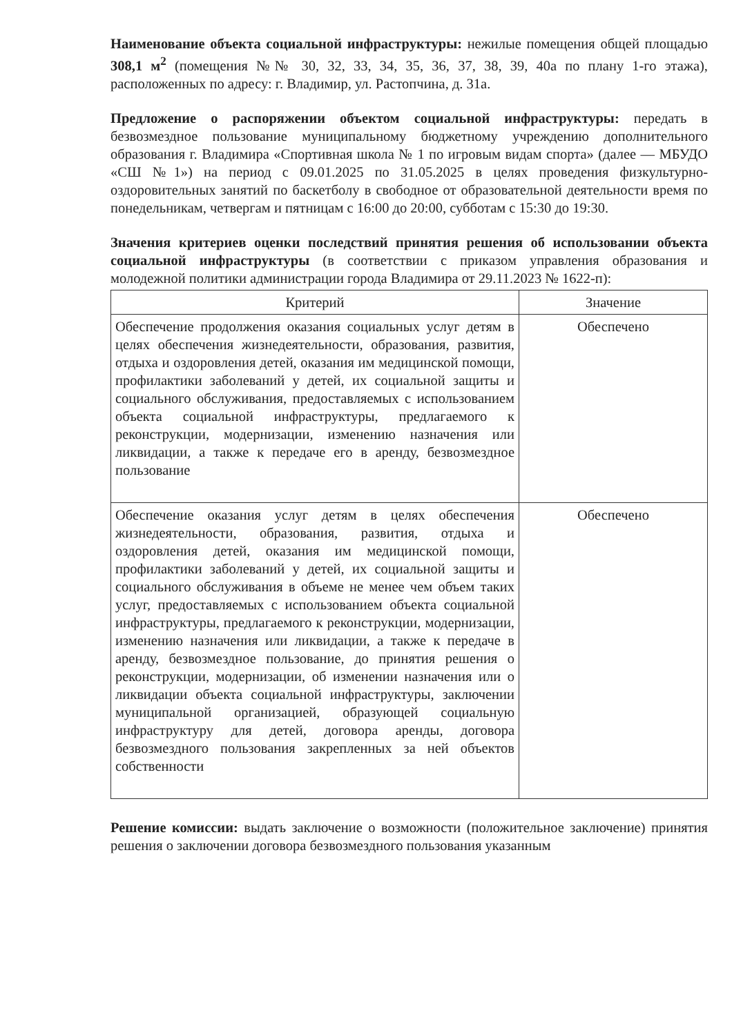Наименование объекта социальной инфраструктуры: нежилые помещения общей площадью 308,1 м<sup>2</sup> (помещения №№ 30, 32, 33, 34, 35, 36, 37, 38, 39, 40а по плану 1-го этажа), расположенных по адресу: г. Владимир, ул. Растопчина, д. 31а.
Предложение о распоряжении объектом социальной инфраструктуры: передать в безвозмездное пользование муниципальному бюджетному учреждению дополнительного образования г. Владимира «Спортивная школа № 1 по игровым видам спорта» (далее — МБУДО «СШ №1») на период с 09.01.2025 по 31.05.2025 в целях проведения физкультурно-оздоровительных занятий по баскетболу в свободное от образовательной деятельности время по понедельникам, четвергам и пятницам с 16:00 до 20:00, субботам с 15:30 до 19:30.
Значения критериев оценки последствий принятия решения об использовании объекта социальной инфраструктуры (в соответствии с приказом управления образования и молодежной политики администрации города Владимира от 29.11.2023 № 1622-п):
| Критерий | Значение |
| --- | --- |
| Обеспечение продолжения оказания социальных услуг детям в целях обеспечения жизнедеятельности, образования, развития, отдыха и оздоровления детей, оказания им медицинской помощи, профилактики заболеваний у детей, их социальной защиты и социального обслуживания, предоставляемых с использованием объекта социальной инфраструктуры, предлагаемого к реконструкции, модернизации, изменению назначения или ликвидации, а также к передаче его в аренду, безвозмездное пользование | Обеспечено |
| Обеспечение оказания услуг детям в целях обеспечения жизнедеятельности, образования, развития, отдыха и оздоровления детей, оказания им медицинской помощи, профилактики заболеваний у детей, их социальной защиты и социального обслуживания в объеме не менее чем объем таких услуг, предоставляемых с использованием объекта социальной инфраструктуры, предлагаемого к реконструкции, модернизации, изменению назначения или ликвидации, а также к передаче в аренду, безвозмездное пользование, до принятия решения о реконструкции, модернизации, об изменении назначения или о ликвидации объекта социальной инфраструктуры, заключении муниципальной организацией, образующей социальную инфраструктуру для детей, договора аренды, договора безвозмездного пользования закрепленных за ней объектов собственности | Обеспечено |
Решение комиссии: выдать заключение о возможности (положительное заключение) принятия решения о заключении договора безвозмездного пользования указанным